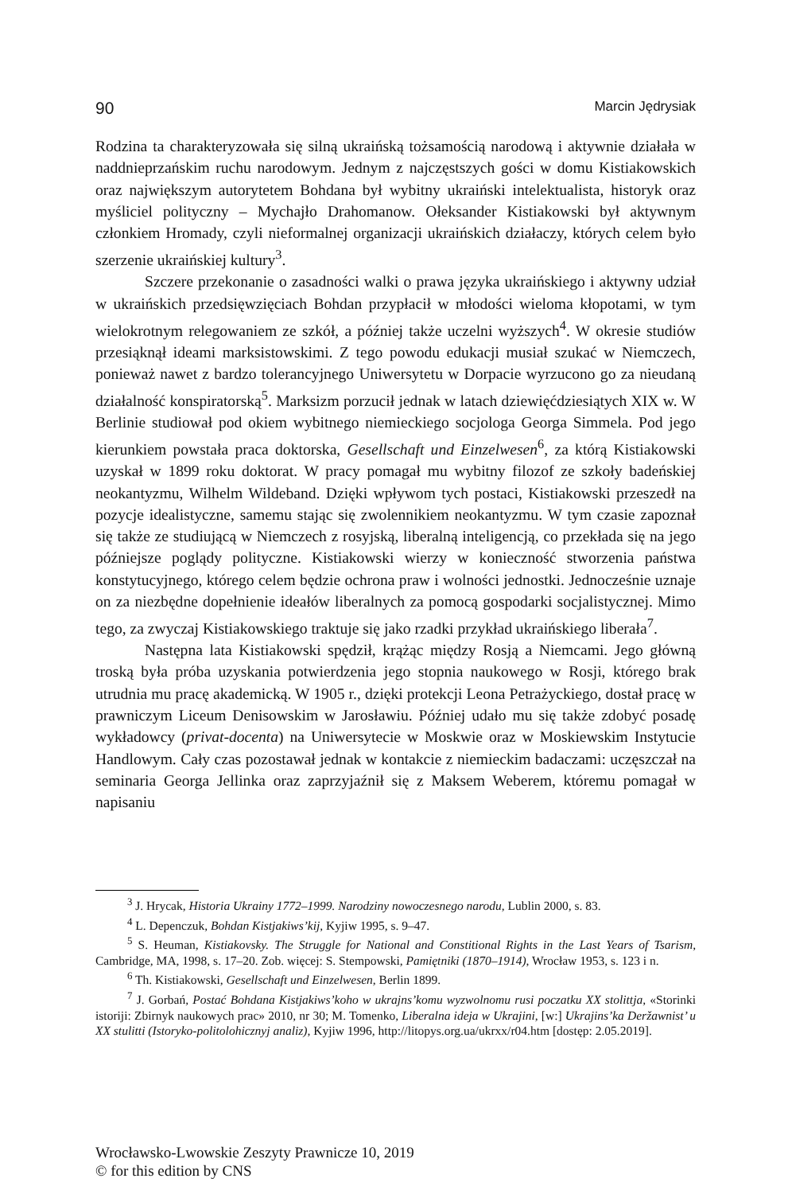90 Marcin Jędrysiak
Rodzina ta charakteryzowała się silną ukraińską tożsamością narodową i aktywnie działała w naddnieprzańskim ruchu narodowym. Jednym z najczęstszych gości w domu Kistiakowskich oraz największym autorytetem Bohdana był wybitny ukraiński intelektualista, historyk oraz myśliciel polityczny – Mychajło Drahomanow. Ołeksander Kistiakowski był aktywnym członkiem Hromady, czyli nieformalnej organizacji ukraińskich działaczy, których celem było szerzenie ukraińskiej kultury<sup>3</sup>.
Szczere przekonanie o zasadności walki o prawa języka ukraińskiego i aktywny udział w ukraińskich przedsięwzięciach Bohdan przypłacił w młodości wieloma kłopotami, w tym wielokrotnym relegowaniem ze szkół, a później także uczelni wyższych<sup>4</sup>. W okresie studiów przesiąknął ideami marksistowskimi. Z tego powodu edukacji musiał szukać w Niemczech, ponieważ nawet z bardzo tolerancyjnego Uniwersytetu w Dorpacie wyrzucono go za nieudaną działalność konspiratorską<sup>5</sup>. Marksizm porzucił jednak w latach dziewięćdziesiątych XIX w. W Berlinie studiował pod okiem wybitnego niemieckiego socjologa Georga Simmela. Pod jego kierunkiem powstała praca doktorska, Gesellschaft und Einzelwesen<sup>6</sup>, za którą Kistiakowski uzyskał w 1899 roku doktorat. W pracy pomagał mu wybitny filozof ze szkoły badeńskiej neokantyzmu, Wilhelm Wildeband. Dzięki wpływom tych postaci, Kistiakowski przeszedł na pozycje idealistyczne, samemu stając się zwolennikiem neokantyzmu. W tym czasie zapoznał się także ze studiującą w Niemczech z rosyjską, liberalną inteligencją, co przekłada się na jego późniejsze poglądy polityczne. Kistiakowski wierzy w konieczność stworzenia państwa konstytucyjnego, którego celem będzie ochrona praw i wolności jednostki. Jednocześnie uznaje on za niezbędne dopełnienie ideałów liberalnych za pomocą gospodarki socjalistycznej. Mimo tego, za zwyczaj Kistiakowskiego traktuje się jako rzadki przykład ukraińskiego liberała<sup>7</sup>.
Następna lata Kistiakowski spędził, krążąc między Rosją a Niemcami. Jego główną troską była próba uzyskania potwierdzenia jego stopnia naukowego w Rosji, którego brak utrudnia mu pracę akademicką. W 1905 r., dzięki protekcji Leona Petrażyckiego, dostał pracę w prawniczym Liceum Denisowskim w Jarosławiu. Później udało mu się także zdobyć posadę wykładowcy (privat-docenta) na Uniwersytecie w Moskwie oraz w Moskiewskim Instytucie Handlowym. Cały czas pozostawał jednak w kontakcie z niemieckim badaczami: uczęszczał na seminaria Georga Jellinka oraz zaprzyjaźnił się z Maksem Weberem, któremu pomagał w napisaniu
<sup>3</sup> J. Hrycak, Historia Ukrainy 1772–1999. Narodziny nowoczesnego narodu, Lublin 2000, s. 83.
<sup>4</sup> L. Depenczuk, Bohdan Kistjakiws’kij, Kyjiw 1995, s. 9–47.
<sup>5</sup> S. Heuman, Kistiakovsky. The Struggle for National and Constitional Rights in the Last Years of Tsarism, Cambridge, MA, 1998, s. 17–20. Zob. więcej: S. Stempowski, Pamiętniki (1870–1914), Wrocław 1953, s. 123 i n.
<sup>6</sup> Th. Kistiakowski, Gesellschaft und Einzelwesen, Berlin 1899.
<sup>7</sup> J. Gorbań, Postać Bohdana Kistjakiws’koho w ukrajns’komu wyzwolnomu rusi poczatku XX stolittja, «Storinki istoriji: Zbirnyk naukowych prac» 2010, nr 30; M. Tomenko, Liberalna ideja w Ukrajini, [w:] Ukrajins’ka Deržawnist’ u XX stulitti (Istoryko-politolohicznyj analiz), Kyjiw 1996, http://litopys.org.ua/ukrxx/r04.htm [dostęp: 2.05.2019].
Wrocławsko-Lwowskie Zeszyty Prawnicze 10, 2019
© for this edition by CNS